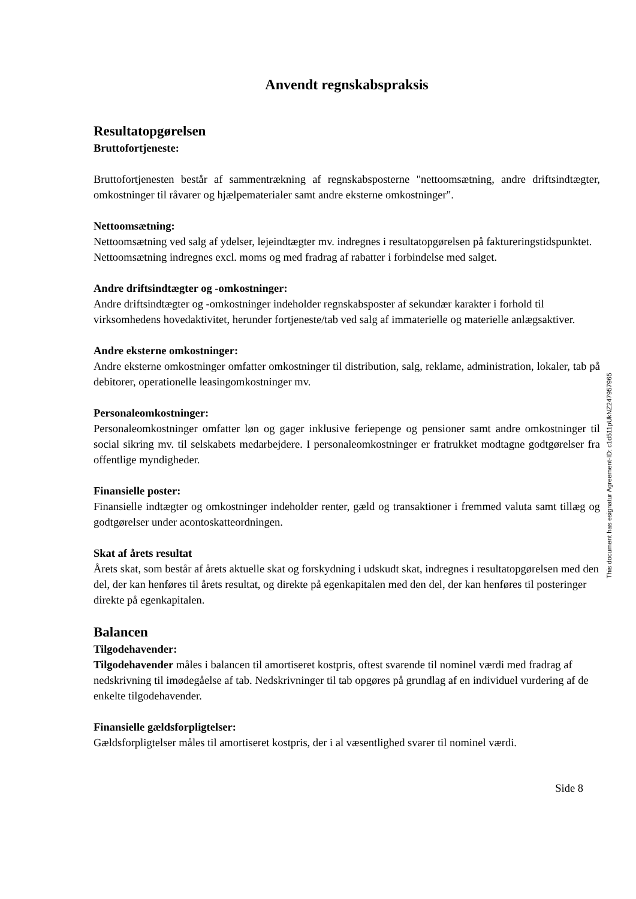Anvendt regnskabspraksis
Resultatopgørelsen
Bruttofortjeneste:
Bruttofortjenesten består af sammentrækning af regnskabsposterne "nettoomsætning, andre driftsindtægter, omkostninger til råvarer og hjælpematerialer samt andre eksterne omkostninger".
Nettoomsætning:
Nettoomsætning ved salg af ydelser, lejeindtægter mv. indregnes i resultatopgørelsen på faktureringstidspunktet.
Nettoomsætning indregnes excl. moms og med fradrag af rabatter i forbindelse med salget.
Andre driftsindtægter og -omkostninger:
Andre driftsindtægter og -omkostninger indeholder regnskabsposter af sekundær karakter i forhold til virksomhedens hovedaktivitet, herunder fortjeneste/tab ved salg af immaterielle og materielle anlægsaktiver.
Andre eksterne omkostninger:
Andre eksterne omkostninger omfatter omkostninger til distribution, salg, reklame, administration, lokaler, tab på debitorer, operationelle leasingomkostninger mv.
Personaleomkostninger:
Personaleomkostninger omfatter løn og gager inklusive feriepenge og pensioner samt andre omkostninger til social sikring mv. til selskabets medarbejdere. I personaleomkostninger er fratrukket modtagne godtgørelser fra offentlige myndigheder.
Finansielle poster:
Finansielle indtægter og omkostninger indeholder renter, gæld og transaktioner i fremmed valuta samt tillæg og godtgørelser under acontoskatteordningen.
Skat af årets resultat
Årets skat, som består af årets aktuelle skat og forskydning i udskudt skat, indregnes i resultatopgørelsen med den del, der kan henføres til årets resultat, og direkte på egenkapitalen med den del, der kan henføres til posteringer direkte på egenkapitalen.
Balancen
Tilgodehavender:
Tilgodehavender måles i balancen til amortiseret kostpris, oftest svarende til nominel værdi med fradrag af nedskrivning til imødegåelse af tab. Nedskrivninger til tab opgøres på grundlag af en individuel vurdering af de enkelte tilgodehavender.
Finansielle gældsforpligtelser:
Gældsforpligtelser måles til amortiseret kostpris, der i al væsentlighed svarer til nominel værdi.
Side 8
This document has esignatur Agreement-ID: c1d511pUkNZ247957965